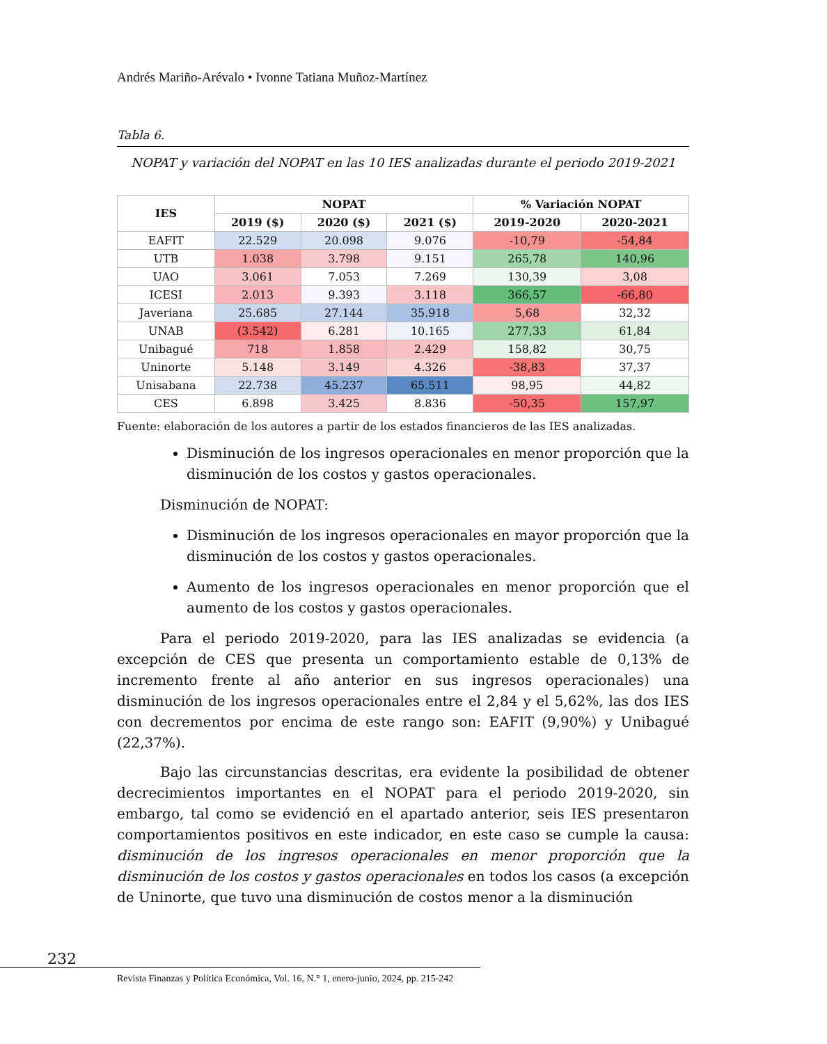Andrés Mariño-Arévalo • Ivonne Tatiana Muñoz-Martínez
Tabla 6.
NOPAT y variación del NOPAT en las 10 IES analizadas durante el periodo 2019-2021
| IES | NOPAT | | | % Variación NOPAT | |
| --- | --- | --- | --- | --- | --- |
| | 2019 ($) | 2020 ($) | 2021 ($) | 2019-2020 | 2020-2021 |
| EAFIT | 22.529 | 20.098 | 9.076 | -10,79 | -54,84 |
| UTB | 1.038 | 3.798 | 9.151 | 265,78 | 140,96 |
| UAO | 3.061 | 7.053 | 7.269 | 130,39 | 3,08 |
| ICESI | 2.013 | 9.393 | 3.118 | 366,57 | -66,80 |
| Javeriana | 25.685 | 27.144 | 35.918 | 5,68 | 32,32 |
| UNAB | (3.542) | 6.281 | 10.165 | 277,33 | 61,84 |
| Unibagué | 718 | 1.858 | 2.429 | 158,82 | 30,75 |
| Uninorte | 5.148 | 3.149 | 4.326 | -38,83 | 37,37 |
| Unisabana | 22.738 | 45.237 | 65.511 | 98,95 | 44,82 |
| CES | 6.898 | 3.425 | 8.836 | -50,35 | 157,97 |
Fuente: elaboración de los autores a partir de los estados financieros de las IES analizadas.
Disminución de los ingresos operacionales en menor proporción que la disminución de los costos y gastos operacionales.
Disminución de NOPAT:
Disminución de los ingresos operacionales en mayor proporción que la disminución de los costos y gastos operacionales.
Aumento de los ingresos operacionales en menor proporción que el aumento de los costos y gastos operacionales.
Para el periodo 2019-2020, para las IES analizadas se evidencia (a excepción de CES que presenta un comportamiento estable de 0,13% de incremento frente al año anterior en sus ingresos operacionales) una disminución de los ingresos operacionales entre el 2,84 y el 5,62%, las dos IES con decrementos por encima de este rango son: EAFIT (9,90%) y Unibagué (22,37%).
Bajo las circunstancias descritas, era evidente la posibilidad de obtener decrecimientos importantes en el NOPAT para el periodo 2019-2020, sin embargo, tal como se evidenció en el apartado anterior, seis IES presentaron comportamientos positivos en este indicador, en este caso se cumple la causa: disminución de los ingresos operacionales en menor proporción que la disminución de los costos y gastos operacionales en todos los casos (a excepción de Uninorte, que tuvo una disminución de costos menor a la disminución
232
Revista Finanzas y Política Económica, Vol. 16, N.° 1, enero-junio, 2024, pp. 215-242